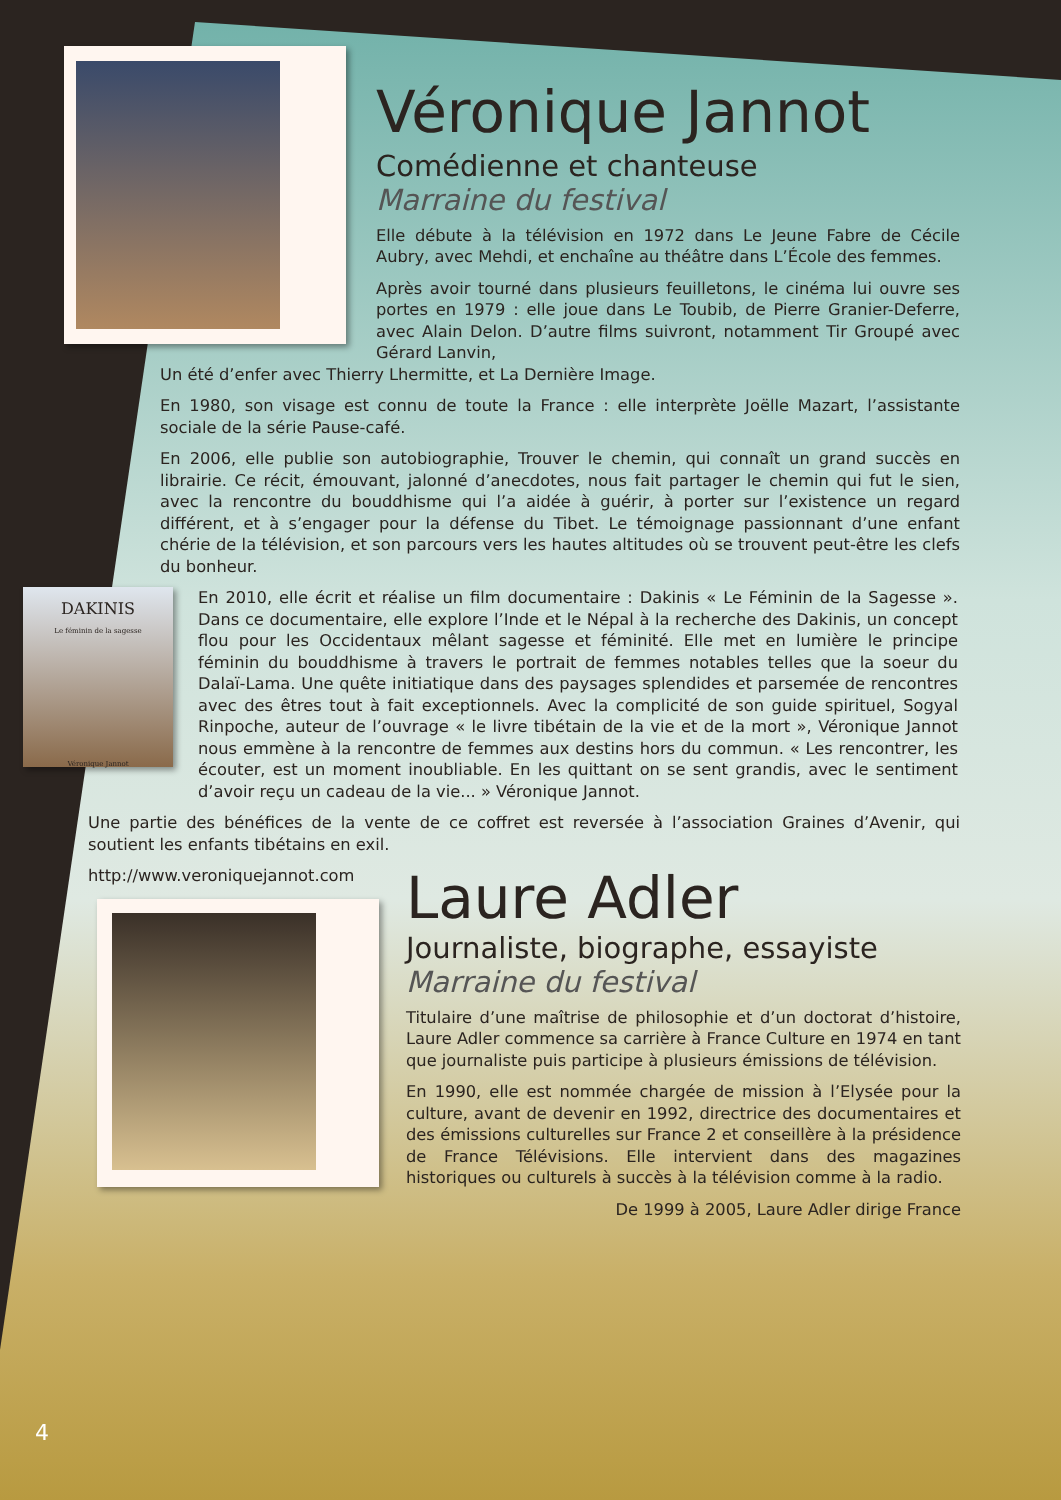Véronique Jannot
Comédienne et chanteuse
Marraine du festival
Elle débute à la télévision en 1972 dans Le Jeune Fabre de Cécile Aubry, avec Mehdi, et enchaîne au théâtre dans L’École des femmes.
Après avoir tourné dans plusieurs feuilletons, le cinéma lui ouvre ses portes en 1979 : elle joue dans Le Toubib, de Pierre Granier-Deferre, avec Alain Delon. D’autre films suivront, notamment Tir Groupé avec Gérard Lanvin,
Un été d’enfer avec Thierry Lhermitte, et La Dernière Image.
En 1980, son visage est connu de toute la France : elle interprète Joëlle Mazart, l’assistante sociale de la série Pause-café.
En 2006, elle publie son autobiographie, Trouver le chemin, qui connaît un grand succès en librairie. Ce récit, émouvant, jalonné d’anecdotes, nous fait partager le chemin qui fut le sien, avec la rencontre du bouddhisme qui l’a aidée à guérir, à porter sur l’existence un regard différent, et à s’engager pour la défense du Tibet. Le témoignage passionnant d’une enfant chérie de la télévision, et son parcours vers les hautes altitudes où se trouvent peut-être les clefs du bonheur.
DAKINIS
Le féminin de la sagesse
Véronique Jannot
En 2010, elle écrit et réalise un film documentaire : Dakinis « Le Féminin de la Sagesse ». Dans ce documentaire, elle explore l’Inde et le Népal à la recherche des Dakinis, un concept flou pour les Occidentaux mêlant sagesse et féminité. Elle met en lumière le principe féminin du bouddhisme à travers le portrait de femmes notables telles que la soeur du Dalaï-Lama. Une quête initiatique dans des paysages splendides et parsemée de rencontres avec des êtres tout à fait exceptionnels. Avec la complicité de son guide spirituel, Sogyal Rinpoche, auteur de l’ouvrage « le livre tibétain de la vie et de la mort », Véronique Jannot nous emmène à la rencontre de femmes aux destins hors du commun. « Les rencontrer, les écouter, est un moment inoubliable. En les quittant on se sent grandis, avec le sentiment d’avoir reçu un cadeau de la vie... » Véronique Jannot.
Une partie des bénéfices de la vente de ce coffret est reversée à l’association Graines d’Avenir, qui soutient les enfants tibétains en exil.
http://www.veroniquejannot.com
Laure Adler
Journaliste, biographe, essayiste
Marraine du festival
Titulaire d’une maîtrise de philosophie et d’un doctorat d’histoire, Laure Adler commence sa carrière à France Culture en 1974 en tant que journaliste puis participe à plusieurs émissions de télévision.
En 1990, elle est nommée chargée de mission à l’Elysée pour la culture, avant de devenir en 1992, directrice des documentaires et des émissions culturelles sur France 2 et conseillère à la présidence de France Télévisions. Elle intervient dans des magazines historiques ou culturels à succès à la télévision comme à la radio.
De 1999 à 2005, Laure Adler dirige France
4